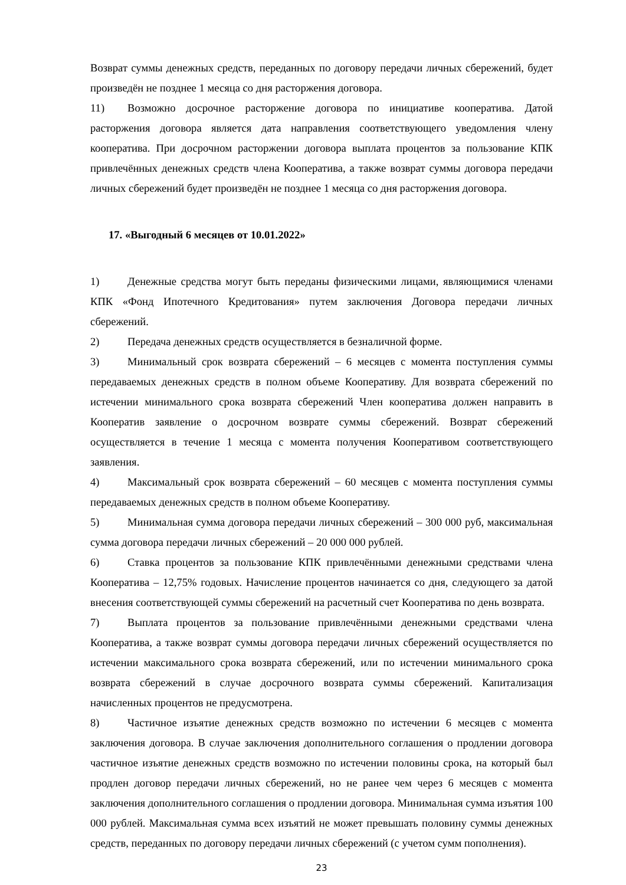Возврат суммы денежных средств, переданных по договору передачи личных сбережений, будет произведён не позднее 1 месяца со дня расторжения договора.
11) Возможно досрочное расторжение договора по инициативе кооператива. Датой расторжения договора является дата направления соответствующего уведомления члену кооператива. При досрочном расторжении договора выплата процентов за пользование КПК привлечённых денежных средств члена Кооператива, а также возврат суммы договора передачи личных сбережений будет произведён не позднее 1 месяца со дня расторжения договора.
17. «Выгодный 6 месяцев от 10.01.2022»
1) Денежные средства могут быть переданы физическими лицами, являющимися членами КПК «Фонд Ипотечного Кредитования» путем заключения Договора передачи личных сбережений.
2) Передача денежных средств осуществляется в безналичной форме.
3) Минимальный срок возврата сбережений – 6 месяцев с момента поступления суммы передаваемых денежных средств в полном объеме Кооперативу. Для возврата сбережений по истечении минимального срока возврата сбережений Член кооператива должен направить в Кооператив заявление о досрочном возврате суммы сбережений. Возврат сбережений осуществляется в течение 1 месяца с момента получения Кооперативом соответствующего заявления.
4) Максимальный срок возврата сбережений – 60 месяцев с момента поступления суммы передаваемых денежных средств в полном объеме Кооперативу.
5) Минимальная сумма договора передачи личных сбережений – 300 000 руб, максимальная сумма договора передачи личных сбережений – 20 000 000 рублей.
6) Ставка процентов за пользование КПК привлечёнными денежными средствами члена Кооператива – 12,75% годовых. Начисление процентов начинается со дня, следующего за датой внесения соответствующей суммы сбережений на расчетный счет Кооператива по день возврата.
7) Выплата процентов за пользование привлечёнными денежными средствами члена Кооператива, а также возврат суммы договора передачи личных сбережений осуществляется по истечении максимального срока возврата сбережений, или по истечении минимального срока возврата сбережений в случае досрочного возврата суммы сбережений. Капитализация начисленных процентов не предусмотрена.
8) Частичное изъятие денежных средств возможно по истечении 6 месяцев с момента заключения договора. В случае заключения дополнительного соглашения о продлении договора частичное изъятие денежных средств возможно по истечении половины срока, на который был продлен договор передачи личных сбережений, но не ранее чем через 6 месяцев с момента заключения дополнительного соглашения о продлении договора. Минимальная сумма изъятия 100 000 рублей. Максимальная сумма всех изъятий не может превышать половину суммы денежных средств, переданных по договору передачи личных сбережений (с учетом сумм пополнения).
23